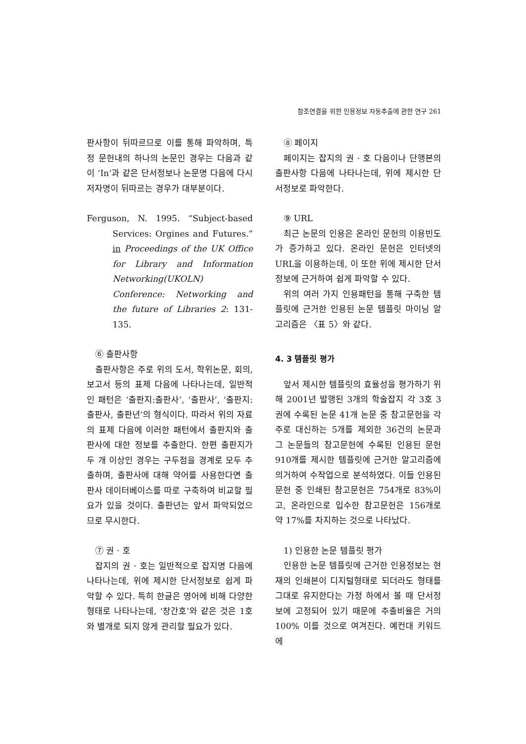참조연결을 위한 인용정보 자동추출에 관한 연구 261
판사항이 뒤따르므로 이를 통해 파악하며, 특정 문헌내의 하나의 논문인 경우는 다음과 같이 ‘In’과 같은 단서정보나 논문명 다음에 다시 저자명이 뒤따르는 경우가 대부분이다.
Ferguson, N. 1995. “Subject-based Services: Orgines and Futures.” in Proceedings of the UK Office for Library and Information Networking(UKOLN) Conference: Networking and the future of Libraries 2: 131-135.
⑥ 출판사항
출판사항은 주로 위의 도서, 학위논문, 회의, 보고서 등의 표제 다음에 나타나는데, 일반적인 패턴은 ‘출판지:출판사’, ‘출판사’, ‘출판지: 출판사, 출판년’의 형식이다. 따라서 위의 자료의 표제 다음에 이러한 패턴에서 출판지와 출판사에 대한 정보를 추출한다. 한편 출판지가 두 개 이상인 경우는 구두점을 경계로 모두 추출하며, 출판사에 대해 약어를 사용한다면 출판사 데이터베이스를 따로 구축하여 비교할 필요가 있을 것이다. 출판년는 앞서 파악되었으므로 무시한다.
⑦ 권 · 호
잡지의 권 · 호는 일반적으로 잡지명 다음에 나타나는데, 위에 제시한 단서정보로 쉽게 파악할 수 있다. 특히 한글은 영어에 비해 다양한 형태로 나타나는데, ‘창간호’와 같은 것은 1호와 별개로 되지 않게 관리할 필요가 있다.
⑧ 페이지
페이지는 잡지의 권 · 호 다음이나 단행본의 출판사항 다음에 나타나는데, 위에 제시한 단서정보로 파악한다.
⑨ URL
최근 논문의 인용은 온라인 문헌의 이용빈도가 증가하고 있다. 온라인 문헌은 인터넷의 URL을 이용하는데, 이 또한 위에 제시한 단서정보에 근거하여 쉽게 파악할 수 있다.
위의 여러 가지 인용패턴을 통해 구축한 템플릿에 근거한 인용된 논문 템플릿 마이닝 알고리즘은 〈표 5〉와 같다.
4. 3 템플릿 평가
앞서 제시한 템플릿의 효율성을 평가하기 위해 2001년 발행된 3개의 학술잡지 각 3호 3권에 수록된 논문 41개 논문 중 참고문헌을 각주로 대신하는 5개를 제외한 36건의 논문과 그 논문들의 참고문헌에 수록된 인용된 문헌 910개를 제시한 템플릿에 근거한 알고리즘에 의거하여 수작업으로 분석하였다. 이들 인용된 문헌 중 인쇄된 참고문헌은 754개로 83%이고, 온라인으로 입수한 참고문헌은 156개로 약 17%를 차지하는 것으로 나타났다.
1) 인용한 논문 템플릿 평가
인용한 논문 템플릿에 근거한 인용정보는 현재의 인쇄본이 디지털형태로 되더라도 형태를 그대로 유지한다는 가정 하에서 볼 때 단서정보에 고정되어 있기 때문에 추출비율은 거의 100% 이를 것으로 여겨진다. 예컨대 키워드에